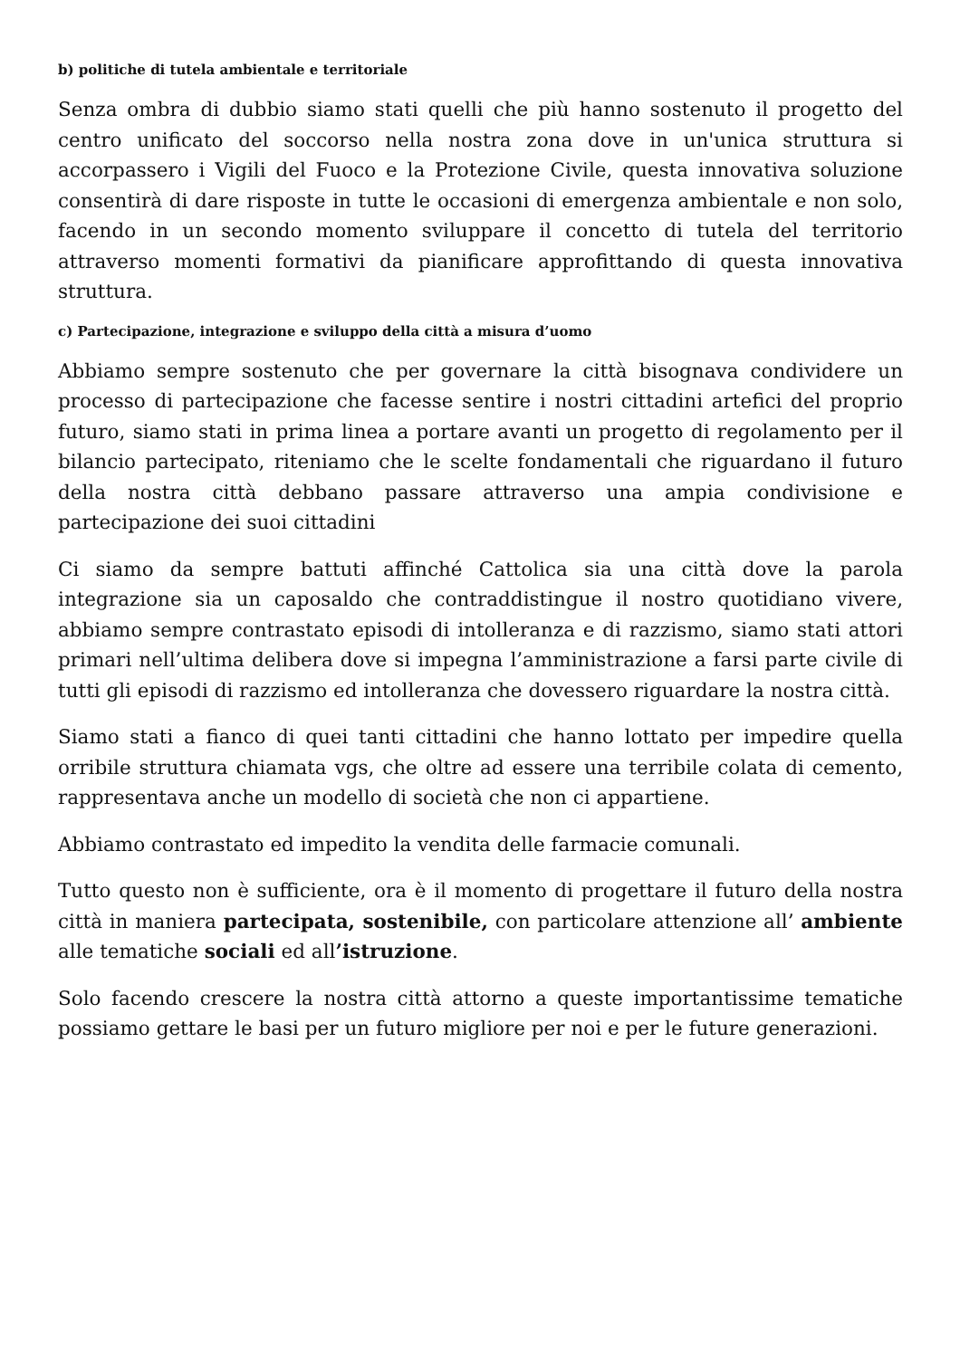b) politiche di tutela ambientale e territoriale
Senza ombra di dubbio siamo stati quelli che più hanno sostenuto il progetto del centro unificato del soccorso nella nostra zona dove in un'unica struttura si accorpassero i Vigili del Fuoco e la Protezione Civile, questa innovativa soluzione consentirà di dare risposte in tutte le occasioni di emergenza ambientale e non solo, facendo in un secondo momento sviluppare il concetto di tutela del territorio attraverso momenti formativi da pianificare approfittando di questa innovativa struttura.
c) Partecipazione, integrazione e sviluppo della città a misura d’uomo
Abbiamo sempre sostenuto che per governare la città bisognava condividere un processo di partecipazione che facesse sentire i nostri cittadini artefici del proprio futuro, siamo stati in prima linea a portare avanti un progetto di regolamento per il bilancio partecipato, riteniamo che le scelte fondamentali che riguardano il futuro della nostra città debbano passare attraverso una ampia condivisione e partecipazione dei suoi cittadini
Ci siamo da sempre battuti affinché Cattolica sia una città dove la parola integrazione sia un caposaldo che contraddistingue il nostro quotidiano vivere, abbiamo sempre contrastato episodi di intolleranza e di razzismo, siamo stati attori primari nell’ultima delibera dove si impegna l’amministrazione a farsi parte civile di tutti gli episodi di razzismo ed intolleranza che dovessero riguardare la nostra città.
Siamo stati a fianco di quei tanti cittadini che hanno lottato per impedire quella orribile struttura chiamata vgs, che oltre ad essere una terribile colata di cemento, rappresentava anche un modello di società che non ci appartiene.
Abbiamo contrastato ed impedito la vendita delle farmacie comunali.
Tutto questo non è sufficiente, ora è il momento di progettare il futuro della nostra città in maniera partecipata, sostenibile, con particolare attenzione all’ ambiente alle tematiche sociali ed all’istruzione.
Solo facendo crescere la nostra città attorno a queste importantissime tematiche possiamo gettare le basi per un futuro migliore per noi e per le future generazioni.